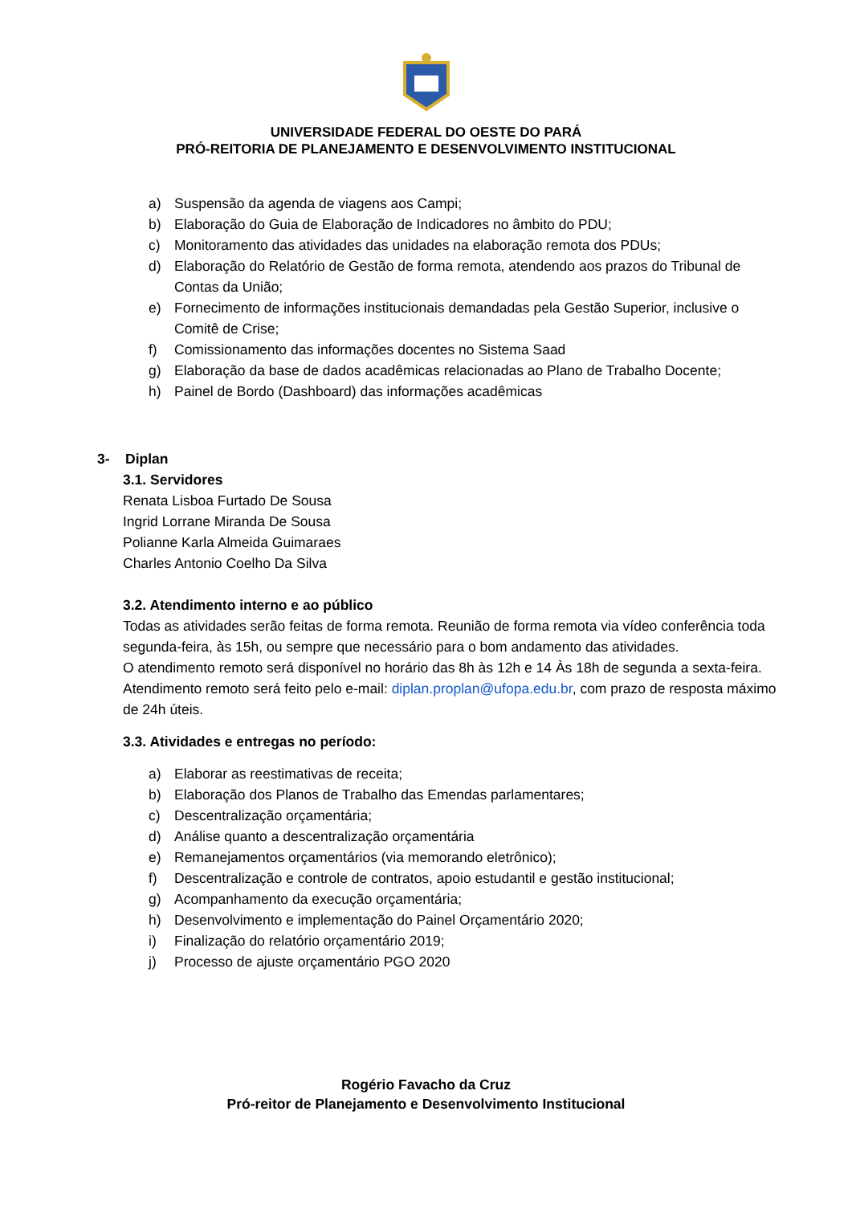UNIVERSIDADE FEDERAL DO OESTE DO PARÁ
PRÓ-REITORIA DE PLANEJAMENTO E DESENVOLVIMENTO INSTITUCIONAL
a) Suspensão da agenda de viagens aos Campi;
b) Elaboração do Guia de Elaboração de Indicadores no âmbito do PDU;
c) Monitoramento das atividades das unidades na elaboração remota dos PDUs;
d) Elaboração do Relatório de Gestão de forma remota, atendendo aos prazos do Tribunal de Contas da União;
e) Fornecimento de informações institucionais demandadas pela Gestão Superior, inclusive o Comitê de Crise;
f) Comissionamento das informações docentes no Sistema Saad
g) Elaboração da base de dados acadêmicas relacionadas ao Plano de Trabalho Docente;
h) Painel de Bordo (Dashboard) das informações acadêmicas
3- Diplan
3.1. Servidores
Renata Lisboa Furtado De Sousa
Ingrid Lorrane Miranda De Sousa
Polianne Karla Almeida Guimaraes
Charles Antonio Coelho Da Silva
3.2. Atendimento interno e ao público
Todas as atividades serão feitas de forma remota. Reunião de forma remota via vídeo conferência toda segunda-feira, às 15h, ou sempre que necessário para o bom andamento das atividades.
O atendimento remoto será disponível no horário das 8h às 12h e 14 Às 18h de segunda a sexta-feira. Atendimento remoto será feito pelo e-mail: diplan.proplan@ufopa.edu.br, com prazo de resposta máximo de 24h úteis.
3.3. Atividades e entregas no período:
a) Elaborar as reestimativas de receita;
b) Elaboração dos Planos de Trabalho das Emendas parlamentares;
c) Descentralização orçamentária;
d) Análise quanto a descentralização orçamentária
e) Remanejamentos orçamentários (via memorando eletrônico);
f) Descentralização e controle de contratos, apoio estudantil e gestão institucional;
g) Acompanhamento da execução orçamentária;
h) Desenvolvimento e implementação do Painel Orçamentário 2020;
i) Finalização do relatório orçamentário 2019;
j) Processo de ajuste orçamentário PGO 2020
Rogério Favacho da Cruz
Pró-reitor de Planejamento e Desenvolvimento Institucional